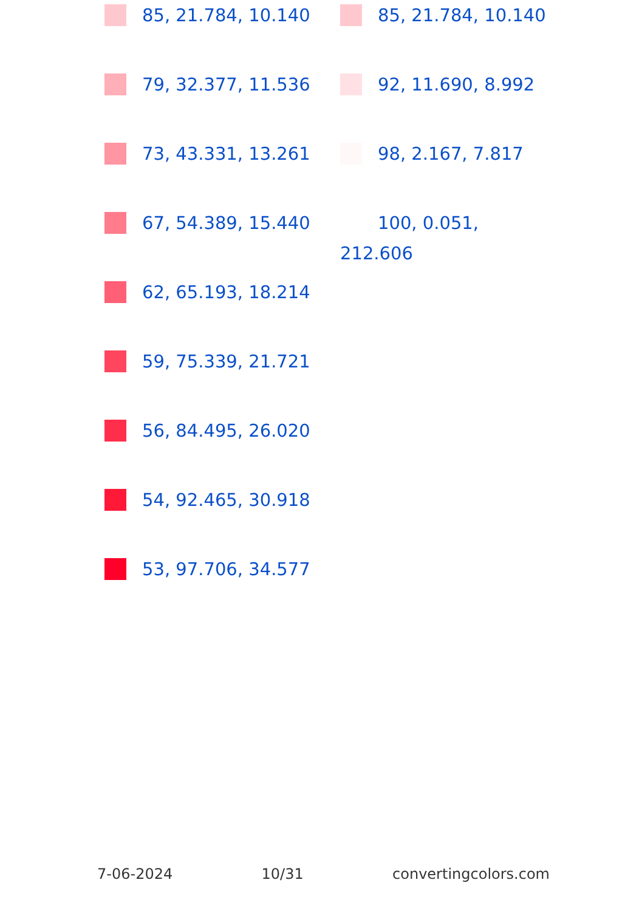85, 21.784, 10.140
79, 32.377, 11.536
73, 43.331, 13.261
67, 54.389, 15.440
62, 65.193, 18.214
59, 75.339, 21.721
56, 84.495, 26.020
54, 92.465, 30.918
53, 97.706, 34.577
85, 21.784, 10.140
92, 11.690, 8.992
98, 2.167, 7.817
100, 0.051, 212.606
7-06-2024 10/31 convertingcolors.com